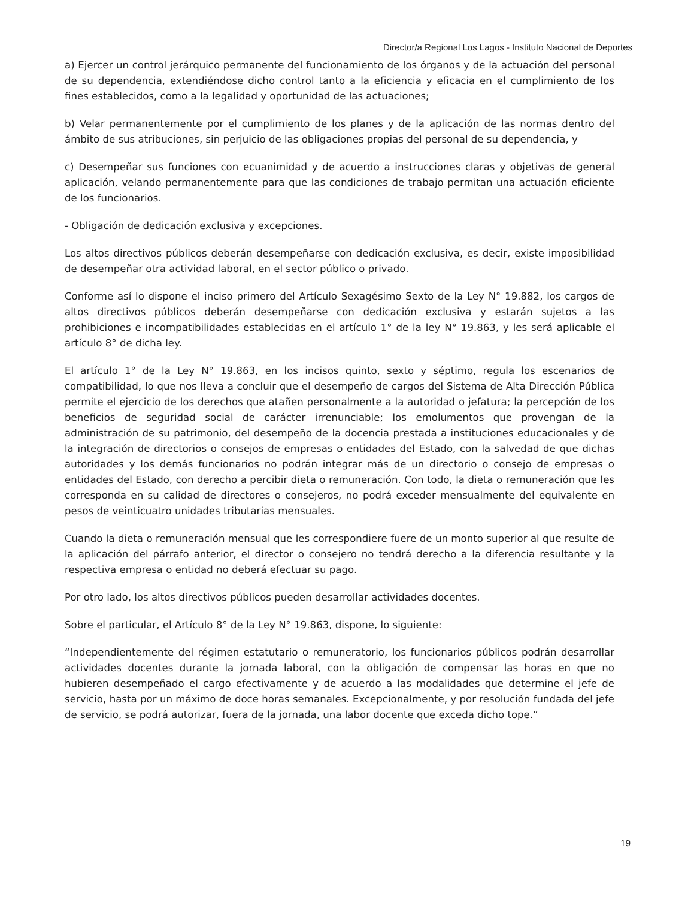Director/a Regional Los Lagos - Instituto Nacional de Deportes
a) Ejercer un control jerárquico permanente del funcionamiento de los órganos y de la actuación del personal de su dependencia, extendiéndose dicho control tanto a la eficiencia y eficacia en el cumplimiento de los fines establecidos, como a la legalidad y oportunidad de las actuaciones;
b) Velar permanentemente por el cumplimiento de los planes y de la aplicación de las normas dentro del ámbito de sus atribuciones, sin perjuicio de las obligaciones propias del personal de su dependencia, y
c) Desempeñar sus funciones con ecuanimidad y de acuerdo a instrucciones claras y objetivas de general aplicación, velando permanentemente para que las condiciones de trabajo permitan una actuación eficiente de los funcionarios.
- Obligación de dedicación exclusiva y excepciones.
Los altos directivos públicos deberán desempeñarse con dedicación exclusiva, es decir, existe imposibilidad de desempeñar otra actividad laboral, en el sector público o privado.
Conforme así lo dispone el inciso primero del Artículo Sexagésimo Sexto de la Ley N° 19.882, los cargos de altos directivos públicos deberán desempeñarse con dedicación exclusiva y estarán sujetos a las prohibiciones e incompatibilidades establecidas en el artículo 1° de la ley N° 19.863, y les será aplicable el artículo 8° de dicha ley.
El artículo 1° de la Ley N° 19.863, en los incisos quinto, sexto y séptimo, regula los escenarios de compatibilidad, lo que nos lleva a concluir que el desempeño de cargos del Sistema de Alta Dirección Pública permite el ejercicio de los derechos que atañen personalmente a la autoridad o jefatura; la percepción de los beneficios de seguridad social de carácter irrenunciable; los emolumentos que provengan de la administración de su patrimonio, del desempeño de la docencia prestada a instituciones educacionales y de la integración de directorios o consejos de empresas o entidades del Estado, con la salvedad de que dichas autoridades y los demás funcionarios no podrán integrar más de un directorio o consejo de empresas o entidades del Estado, con derecho a percibir dieta o remuneración. Con todo, la dieta o remuneración que les corresponda en su calidad de directores o consejeros, no podrá exceder mensualmente del equivalente en pesos de veinticuatro unidades tributarias mensuales.
Cuando la dieta o remuneración mensual que les correspondiere fuere de un monto superior al que resulte de la aplicación del párrafo anterior, el director o consejero no tendrá derecho a la diferencia resultante y la respectiva empresa o entidad no deberá efectuar su pago.
Por otro lado, los altos directivos públicos pueden desarrollar actividades docentes.
Sobre el particular, el Artículo 8° de la Ley N° 19.863, dispone, lo siguiente:
“Independientemente del régimen estatutario o remuneratorio, los funcionarios públicos podrán desarrollar actividades docentes durante la jornada laboral, con la obligación de compensar las horas en que no hubieren desempeñado el cargo efectivamente y de acuerdo a las modalidades que determine el jefe de servicio, hasta por un máximo de doce horas semanales. Excepcionalmente, y por resolución fundada del jefe de servicio, se podrá autorizar, fuera de la jornada, una labor docente que exceda dicho tope.”
19